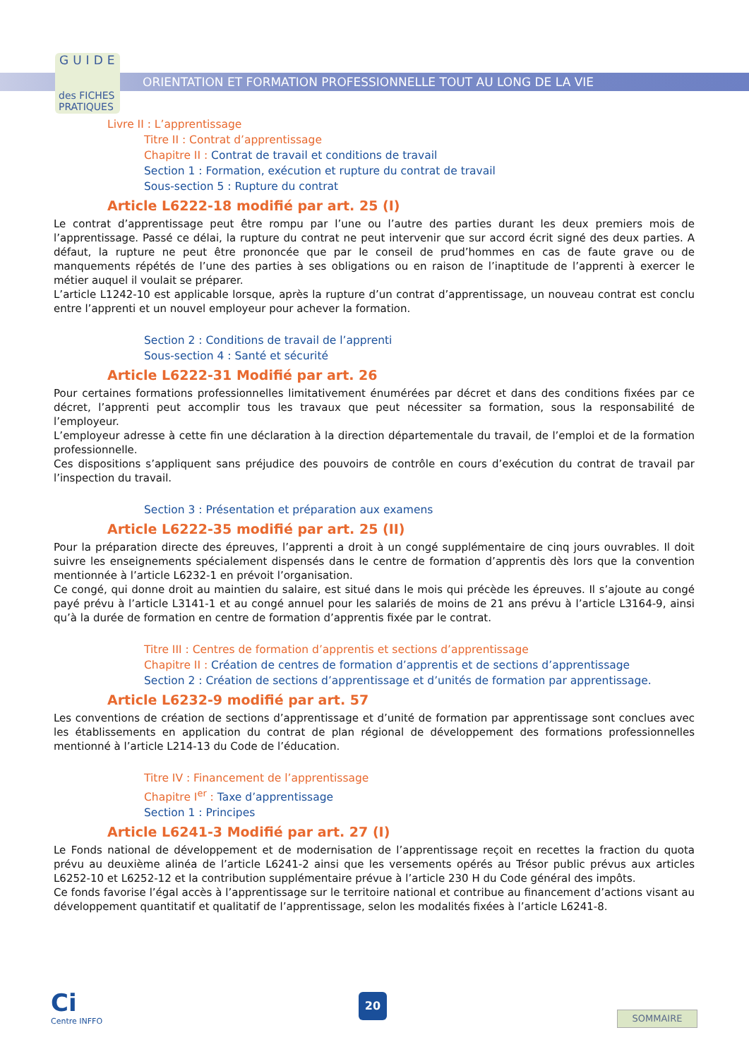GUIDE
des FICHES
PRATIQUES
ORIENTATION ET FORMATION PROFESSIONNELLE TOUT AU LONG DE LA VIE
Livre II : L’apprentissage
Titre II : Contrat d’apprentissage
Chapitre II : Contrat de travail et conditions de travail
Section 1 : Formation, exécution et rupture du contrat de travail
Sous-section 5 : Rupture du contrat
Article L6222-18 modifié par art. 25 (I)
Le contrat d’apprentissage peut être rompu par l’une ou l’autre des parties durant les deux premiers mois de l’apprentissage. Passé ce délai, la rupture du contrat ne peut intervenir que sur accord écrit signé des deux parties. A défaut, la rupture ne peut être prononcée que par le conseil de prud’hommes en cas de faute grave ou de manquements répétés de l’une des parties à ses obligations ou en raison de l’inaptitude de l’apprenti à exercer le métier auquel il voulait se préparer.
L’article L1242-10 est applicable lorsque, après la rupture d’un contrat d’apprentissage, un nouveau contrat est conclu entre l’apprenti et un nouvel employeur pour achever la formation.
Section 2 : Conditions de travail de l’apprenti
Sous-section 4 : Santé et sécurité
Article L6222-31 Modifié par art. 26
Pour certaines formations professionnelles limitativement énumérées par décret et dans des conditions fixées par ce décret, l’apprenti peut accomplir tous les travaux que peut nécessiter sa formation, sous la responsabilité de l’employeur.
L’employeur adresse à cette fin une déclaration à la direction départementale du travail, de l’emploi et de la formation professionnelle.
Ces dispositions s’appliquent sans préjudice des pouvoirs de contrôle en cours d’exécution du contrat de travail par l’inspection du travail.
Section 3 : Présentation et préparation aux examens
Article L6222-35 modifié par art. 25 (II)
Pour la préparation directe des épreuves, l’apprenti a droit à un congé supplémentaire de cinq jours ouvrables. Il doit suivre les enseignements spécialement dispensés dans le centre de formation d’apprentis dès lors que la convention mentionnée à l’article L6232-1 en prévoit l’organisation.
Ce congé, qui donne droit au maintien du salaire, est situé dans le mois qui précède les épreuves. Il s’ajoute au congé payé prévu à l’article L3141-1 et au congé annuel pour les salariés de moins de 21 ans prévu à l’article L3164-9, ainsi qu’à la durée de formation en centre de formation d’apprentis fixée par le contrat.
Titre III : Centres de formation d’apprentis et sections d’apprentissage
Chapitre II : Création de centres de formation d’apprentis et de sections d’apprentissage
Section 2 : Création de sections d’apprentissage et d’unités de formation par apprentissage.
Article L6232-9 modifié par art. 57
Les conventions de création de sections d’apprentissage et d’unité de formation par apprentissage sont conclues avec les établissements en application du contrat de plan régional de développement des formations professionnelles mentionné à l’article L214-13 du Code de l’éducation.
Titre IV : Financement de l’apprentissage
Chapitre I<sup>er</sup> : Taxe d’apprentissage
Section 1 : Principes
Article L6241-3 Modifié par art. 27 (I)
Le Fonds national de développement et de modernisation de l’apprentissage reçoit en recettes la fraction du quota prévu au deuxième alinéa de l’article L6241-2 ainsi que les versements opérés au Trésor public prévus aux articles L6252-10 et L6252-12 et la contribution supplémentaire prévue à l’article 230 H du Code général des impôts.
Ce fonds favorise l’égal accès à l’apprentissage sur le territoire national et contribue au financement d’actions visant au développement quantitatif et qualitatif de l’apprentissage, selon les modalités fixées à l’article L6241-8.
Ci
Centre INFFO
20
SOMMAIRE